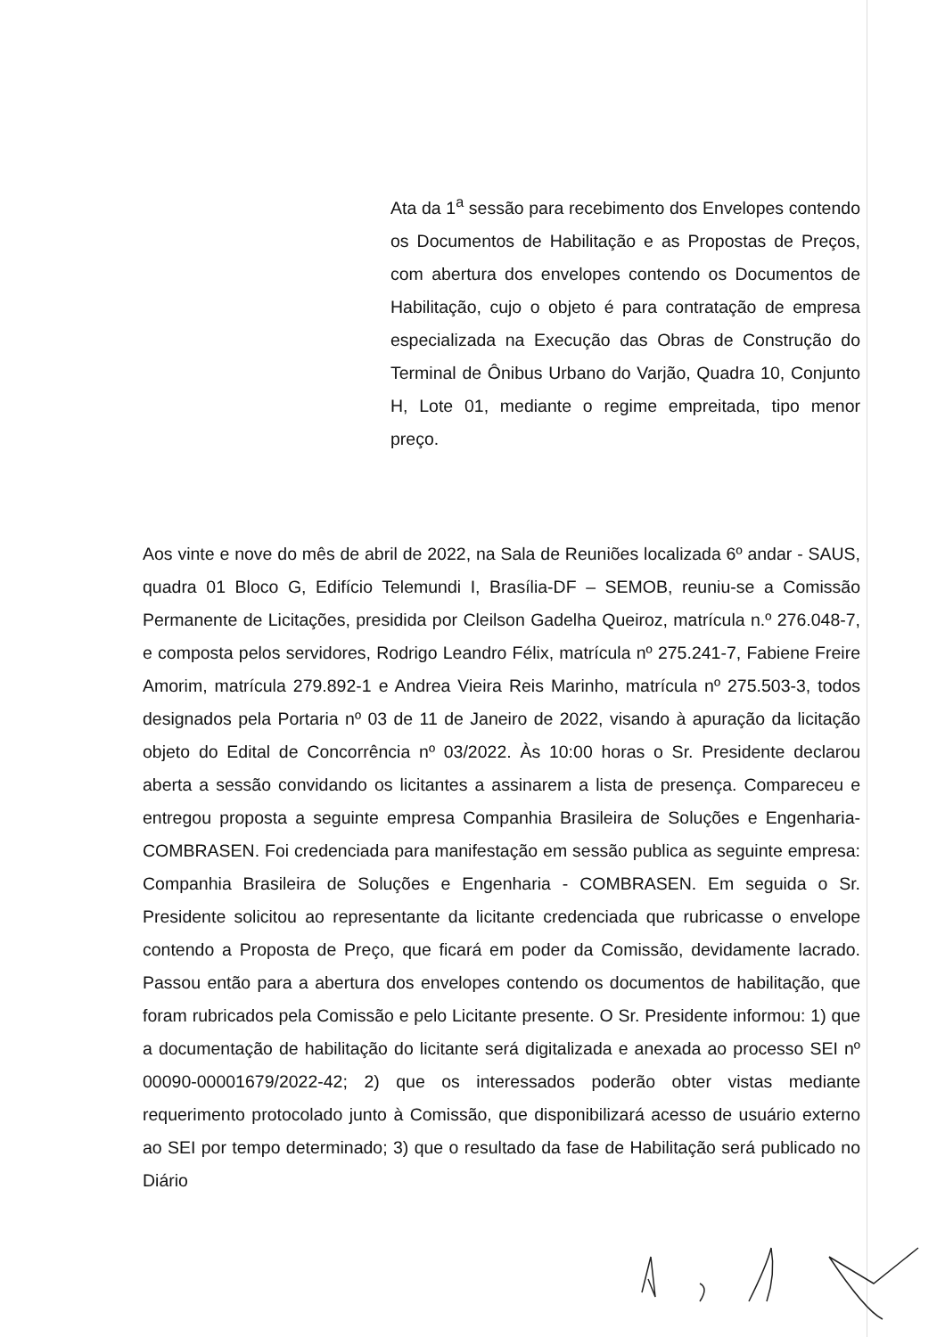Ata da 1<sup>a</sup> sessão para recebimento dos Envelopes contendo os Documentos de Habilitação e as Propostas de Preços, com abertura dos envelopes contendo os Documentos de Habilitação, cujo o objeto é para contratação de empresa especializada na Execução das Obras de Construção do Terminal de Ônibus Urbano do Varjão, Quadra 10, Conjunto H, Lote 01, mediante o regime empreitada, tipo menor preço.
Aos vinte e nove do mês de abril de 2022, na Sala de Reuniões localizada 6º andar - SAUS, quadra 01 Bloco G, Edifício Telemundi I, Brasília-DF – SEMOB, reuniu-se a Comissão Permanente de Licitações, presidida por Cleilson Gadelha Queiroz, matrícula n.º 276.048-7, e composta pelos servidores, Rodrigo Leandro Félix, matrícula nº 275.241-7, Fabiene Freire Amorim, matrícula 279.892-1 e Andrea Vieira Reis Marinho, matrícula nº 275.503-3, todos designados pela Portaria nº 03 de 11 de Janeiro de 2022, visando à apuração da licitação objeto do Edital de Concorrência nº 03/2022. Às 10:00 horas o Sr. Presidente declarou aberta a sessão convidando os licitantes a assinarem a lista de presença. Compareceu e entregou proposta a seguinte empresa Companhia Brasileira de Soluções e Engenharia- COMBRASEN. Foi credenciada para manifestação em sessão publica as seguinte empresa: Companhia Brasileira de Soluções e Engenharia - COMBRASEN. Em seguida o Sr. Presidente solicitou ao representante da licitante credenciada que rubricasse o envelope contendo a Proposta de Preço, que ficará em poder da Comissão, devidamente lacrado. Passou então para a abertura dos envelopes contendo os documentos de habilitação, que foram rubricados pela Comissão e pelo Licitante presente. O Sr. Presidente informou: 1) que a documentação de habilitação do licitante será digitalizada e anexada ao processo SEI nº 00090-00001679/2022-42; 2) que os interessados poderão obter vistas mediante requerimento protocolado junto à Comissão, que disponibilizará acesso de usuário externo ao SEI por tempo determinado; 3) que o resultado da fase de Habilitação será publicado no Diário